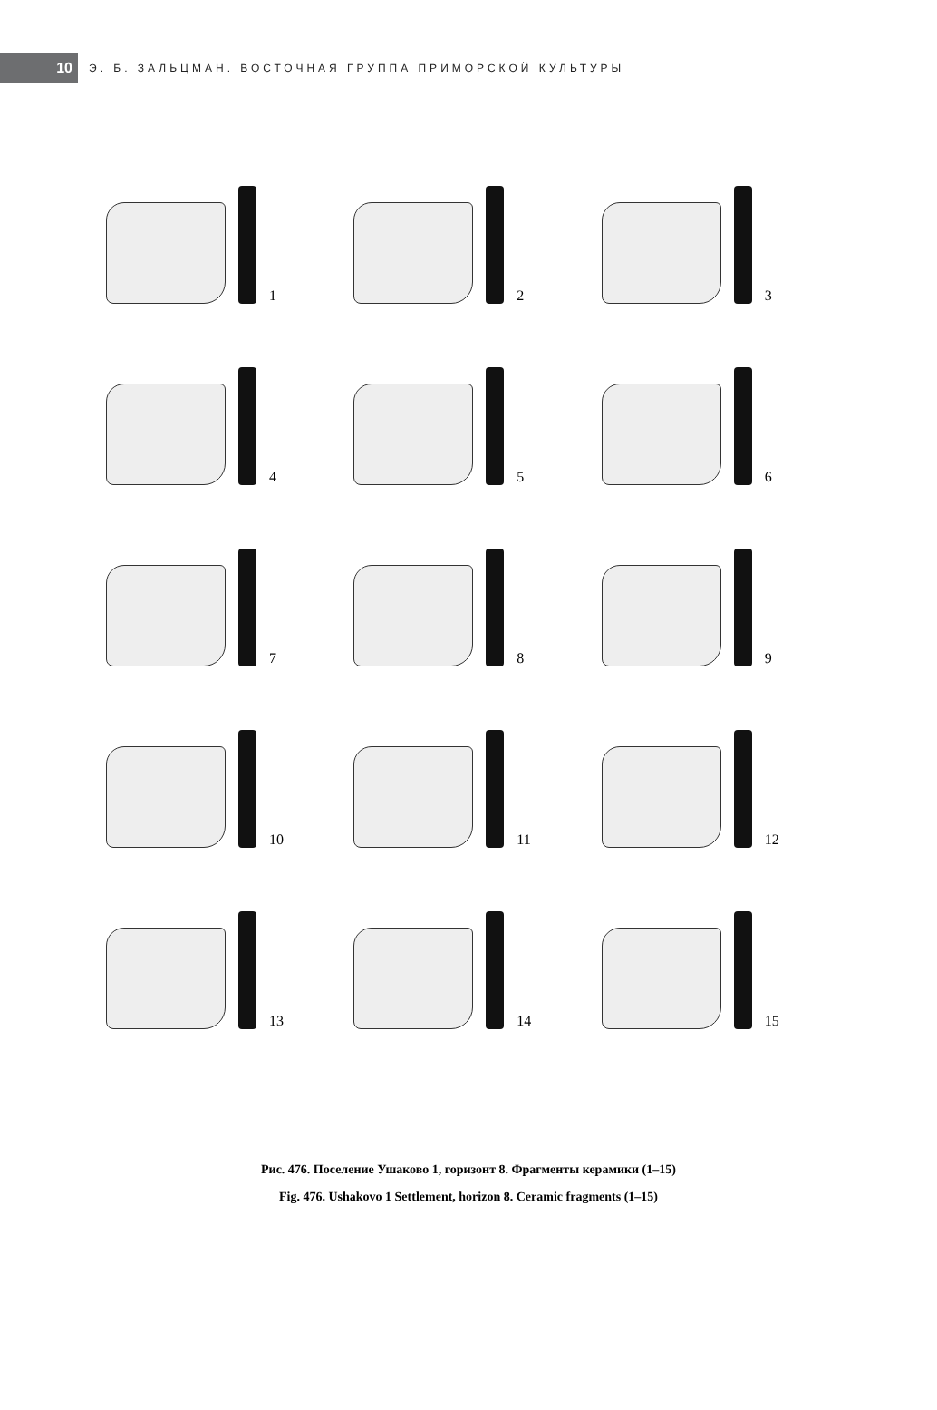10
Э. Б. ЗАЛЬЦМАН. ВОСТОЧНАЯ ГРУППА ПРИМОРСКОЙ КУЛЬТУРЫ
1
2
3
4
5
6
7
8
9
10
11
12
13
14
15
Рис. 476. Поселение Ушаково 1, горизонт 8. Фрагменты керамики (1–15)
Fig. 476. Ushakovo 1 Settlement, horizon 8. Ceramic fragments (1–15)